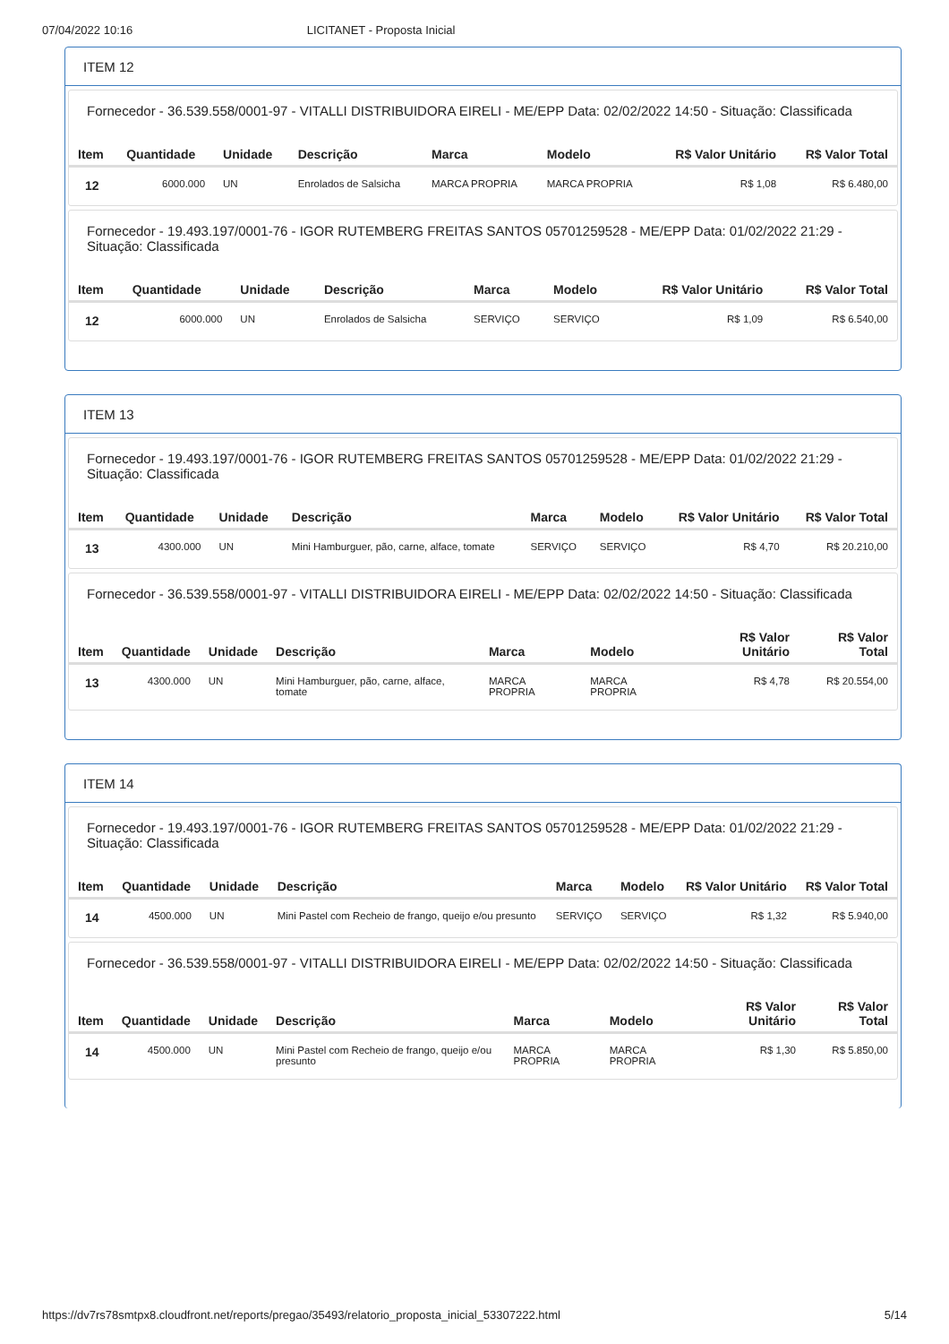07/04/2022 10:16 LICITANET - Proposta Inicial
ITEM 12
Fornecedor - 36.539.558/0001-97 - VITALLI DISTRIBUIDORA EIRELI - ME/EPP Data: 02/02/2022 14:50 - Situação: Classificada
| Item | Quantidade | Unidade | Descrição | Marca | Modelo | R$ Valor Unitário | R$ Valor Total |
| --- | --- | --- | --- | --- | --- | --- | --- |
| 12 | 6000.000 | UN | Enrolados de Salsicha | MARCA PROPRIA | MARCA PROPRIA | R$ 1,08 | R$ 6.480,00 |
Fornecedor - 19.493.197/0001-76 - IGOR RUTEMBERG FREITAS SANTOS 05701259528 - ME/EPP Data: 01/02/2022 21:29 - Situação: Classificada
| Item | Quantidade | Unidade | Descrição | Marca | Modelo | R$ Valor Unitário | R$ Valor Total |
| --- | --- | --- | --- | --- | --- | --- | --- |
| 12 | 6000.000 | UN | Enrolados de Salsicha | SERVIÇO | SERVIÇO | R$ 1,09 | R$ 6.540,00 |
ITEM 13
Fornecedor - 19.493.197/0001-76 - IGOR RUTEMBERG FREITAS SANTOS 05701259528 - ME/EPP Data: 01/02/2022 21:29 - Situação: Classificada
| Item | Quantidade | Unidade | Descrição | Marca | Modelo | R$ Valor Unitário | R$ Valor Total |
| --- | --- | --- | --- | --- | --- | --- | --- |
| 13 | 4300.000 | UN | Mini Hamburguer, pão, carne, alface, tomate | SERVIÇO | SERVIÇO | R$ 4,70 | R$ 20.210,00 |
Fornecedor - 36.539.558/0001-97 - VITALLI DISTRIBUIDORA EIRELI - ME/EPP Data: 02/02/2022 14:50 - Situação: Classificada
| Item | Quantidade | Unidade | Descrição | Marca | Modelo | R$ Valor Unitário | R$ Valor Total |
| --- | --- | --- | --- | --- | --- | --- | --- |
| 13 | 4300.000 | UN | Mini Hamburguer, pão, carne, alface, tomate | MARCA PROPRIA | MARCA PROPRIA | R$ 4,78 | R$ 20.554,00 |
ITEM 14
Fornecedor - 19.493.197/0001-76 - IGOR RUTEMBERG FREITAS SANTOS 05701259528 - ME/EPP Data: 01/02/2022 21:29 - Situação: Classificada
| Item | Quantidade | Unidade | Descrição | Marca | Modelo | R$ Valor Unitário | R$ Valor Total |
| --- | --- | --- | --- | --- | --- | --- | --- |
| 14 | 4500.000 | UN | Mini Pastel com Recheio de frango, queijo e/ou presunto | SERVIÇO | SERVIÇO | R$ 1,32 | R$ 5.940,00 |
Fornecedor - 36.539.558/0001-97 - VITALLI DISTRIBUIDORA EIRELI - ME/EPP Data: 02/02/2022 14:50 - Situação: Classificada
| Item | Quantidade | Unidade | Descrição | Marca | Modelo | R$ Valor Unitário | R$ Valor Total |
| --- | --- | --- | --- | --- | --- | --- | --- |
| 14 | 4500.000 | UN | Mini Pastel com Recheio de frango, queijo e/ou presunto | MARCA PROPRIA | MARCA PROPRIA | R$ 1,30 | R$ 5.850,00 |
https://dv7rs78smtpx8.cloudfront.net/reports/pregao/35493/relatorio_proposta_inicial_53307222.html 5/14